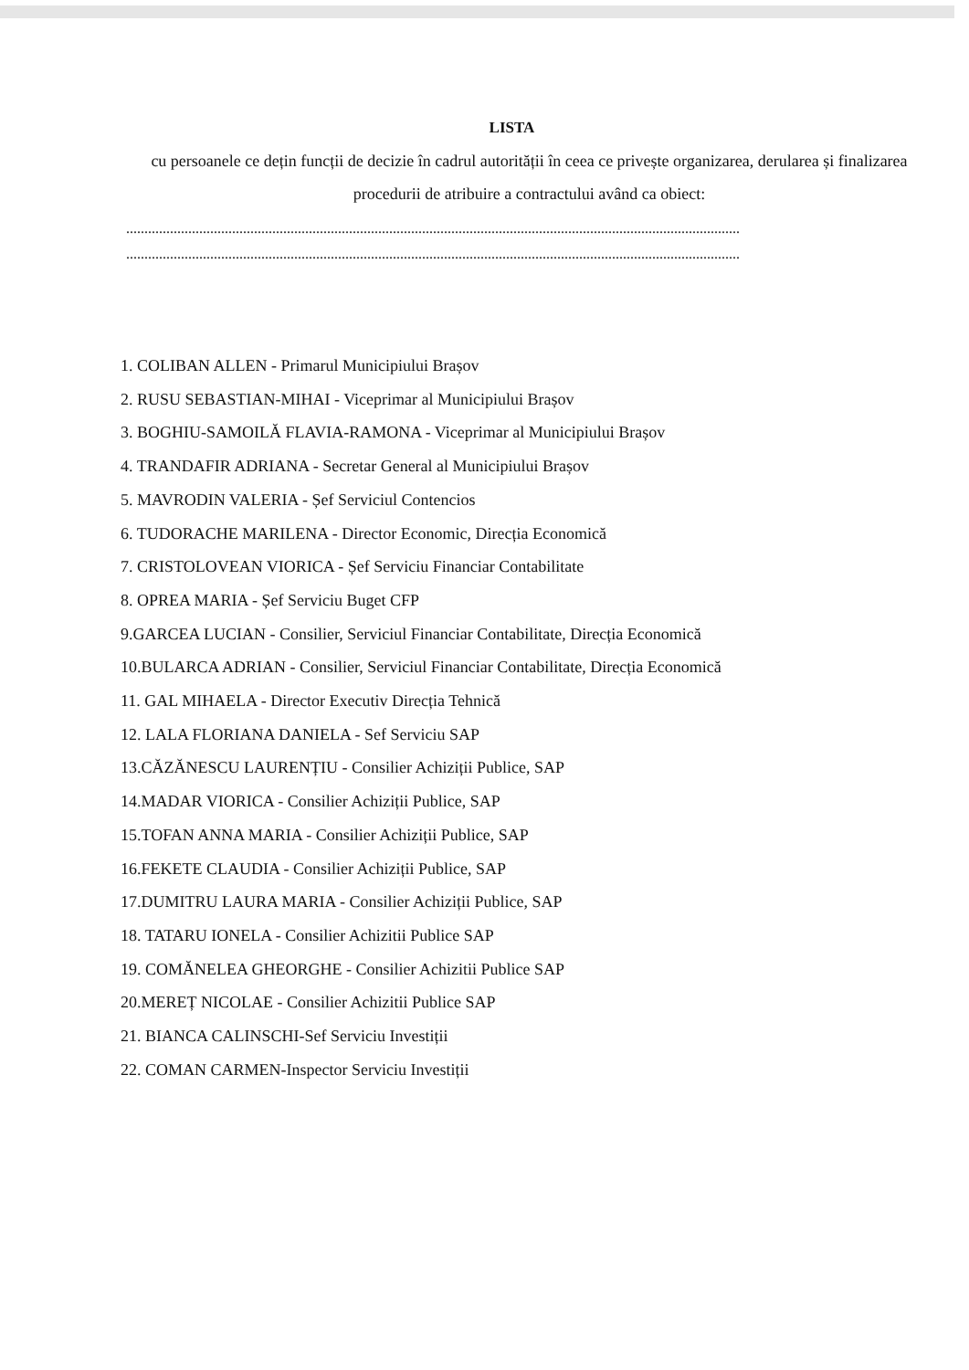LISTA
cu persoanele ce dețin funcții de decizie în cadrul autorității în ceea ce privește organizarea, derularea și finalizarea procedurii de atribuire a contractului având ca obiect:
........................................................................................................................................................................
........................................................................................................................................................................
1. COLIBAN ALLEN - Primarul Municipiului Brașov
2. RUSU SEBASTIAN-MIHAI - Viceprimar al Municipiului Brașov
3. BOGHIU-SAMOILĂ FLAVIA-RAMONA - Viceprimar al Municipiului Brașov
4. TRANDAFIR ADRIANA - Secretar General al Municipiului Brașov
5. MAVRODIN VALERIA - Șef Serviciul Contencios
6. TUDORACHE MARILENA - Director Economic, Direcția Economică
7. CRISTOLOVEAN VIORICA - Șef Serviciu Financiar Contabilitate
8. OPREA MARIA - Șef Serviciu Buget CFP
9.GARCEA LUCIAN - Consilier, Serviciul Financiar Contabilitate, Direcția Economică
10.BULARCA ADRIAN - Consilier, Serviciul Financiar Contabilitate, Direcția Economică
11. GAL MIHAELA - Director Executiv Direcția Tehnică
12. LALA FLORIANA DANIELA - Sef Serviciu SAP
13.CĂZĂNESCU LAURENȚIU - Consilier Achiziții Publice, SAP
14.MADAR VIORICA - Consilier Achiziții Publice, SAP
15.TOFAN ANNA MARIA - Consilier Achiziții Publice, SAP
16.FEKETE CLAUDIA - Consilier Achiziții Publice, SAP
17.DUMITRU LAURA MARIA - Consilier Achiziții Publice, SAP
18. TATARU IONELA - Consilier Achizitii Publice SAP
19. COMĂNELEA GHEORGHE - Consilier Achizitii Publice SAP
20.MEREȚ NICOLAE - Consilier Achizitii Publice SAP
21. BIANCA CALINSCHI-Sef Serviciu Investiții
22. COMAN CARMEN-Inspector Serviciu Investiții